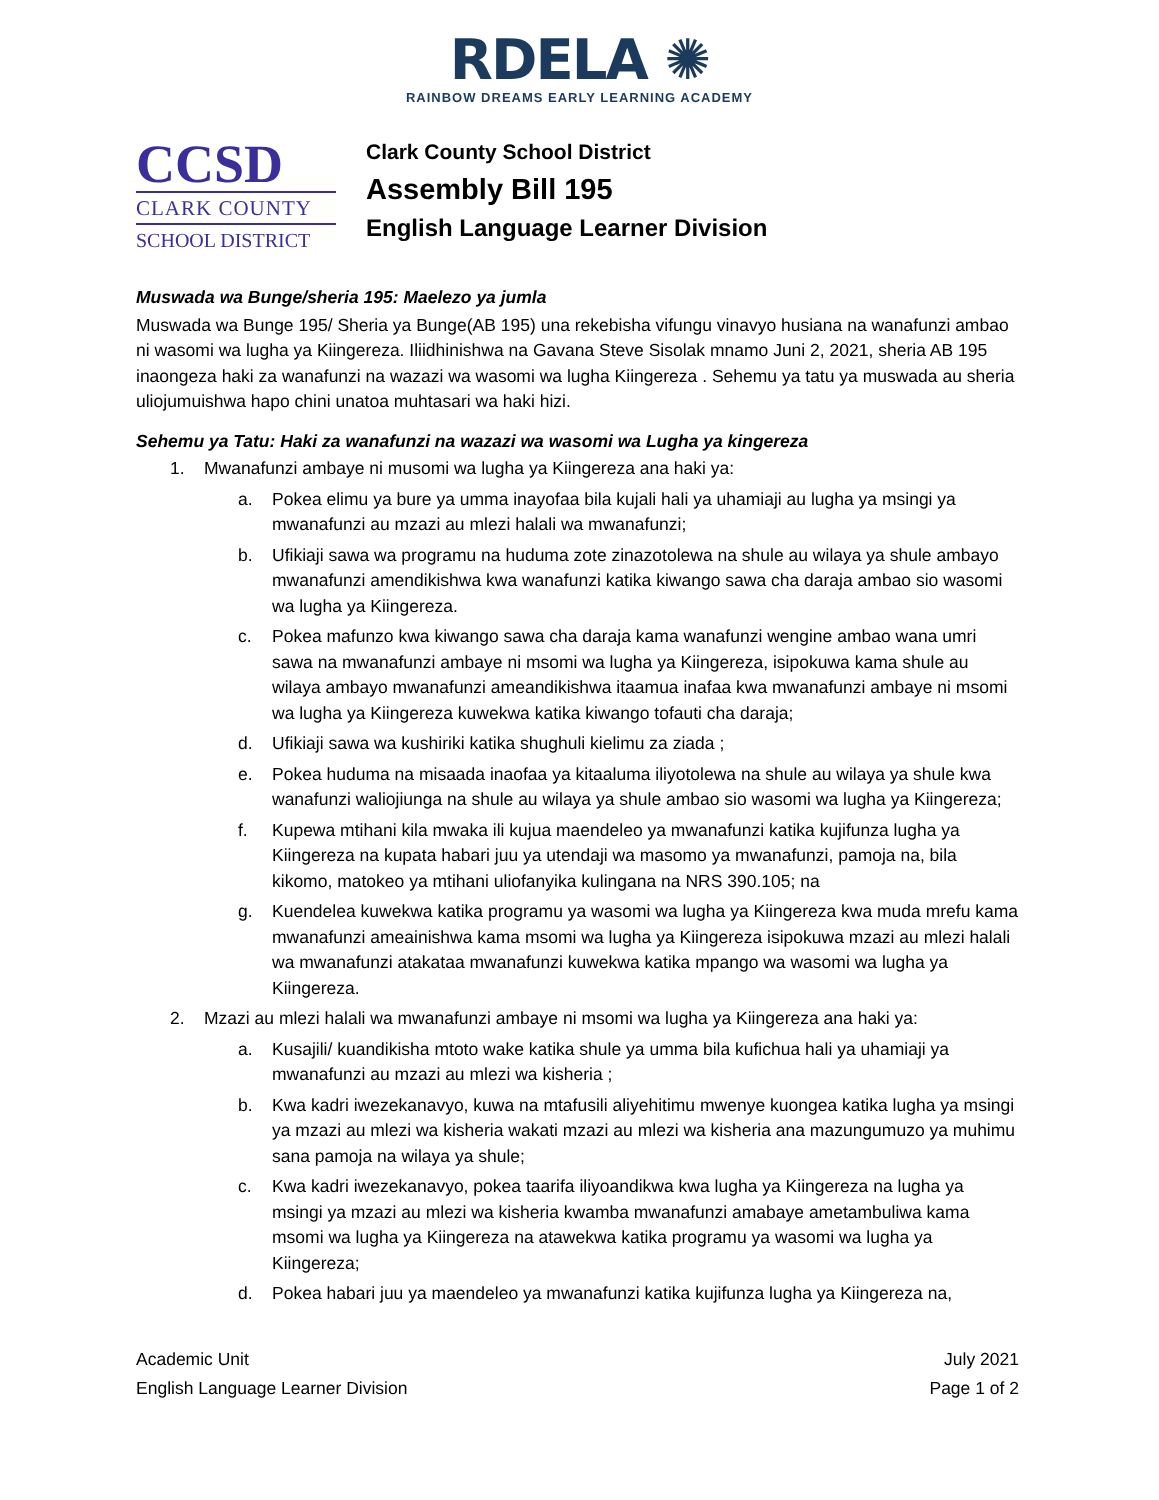RDELA ✺
RAINBOW DREAMS EARLY LEARNING ACADEMY
CCSD
CLARK COUNTY
SCHOOL DISTRICT
Clark County School District
Assembly Bill 195
English Language Learner Division
Muswada wa Bunge/sheria 195: Maelezo ya jumla
Muswada wa Bunge 195/ Sheria ya Bunge(AB 195) una rekebisha vifungu vinavyo husiana na wanafunzi ambao ni wasomi wa lugha ya Kiingereza. Iliidhinishwa na Gavana Steve Sisolak mnamo Juni 2, 2021, sheria AB 195 inaongeza haki za wanafunzi na wazazi wa wasomi wa lugha Kiingereza . Sehemu ya tatu ya muswada au sheria uliojumuishwa hapo chini unatoa muhtasari wa haki hizi.
Sehemu ya Tatu: Haki za wanafunzi na wazazi wa wasomi wa Lugha ya kingereza
1. Mwanafunzi ambaye ni musomi wa lugha ya Kiingereza ana haki ya:
a. Pokea elimu ya bure ya umma inayofaa bila kujali hali ya uhamiaji au lugha ya msingi ya mwanafunzi au mzazi au mlezi halali wa mwanafunzi;
b. Ufikiaji sawa wa programu na huduma zote zinazotolewa na shule au wilaya ya shule ambayo mwanafunzi amendikishwa kwa wanafunzi katika kiwango sawa cha daraja ambao sio wasomi wa lugha ya Kiingereza.
c. Pokea mafunzo kwa kiwango sawa cha daraja kama wanafunzi wengine ambao wana umri sawa na mwanafunzi ambaye ni msomi wa lugha ya Kiingereza, isipokuwa kama shule au wilaya ambayo mwanafunzi ameandikishwa itaamua inafaa kwa mwanafunzi ambaye ni msomi wa lugha ya Kiingereza kuwekwa katika kiwango tofauti cha daraja;
d. Ufikiaji sawa wa kushiriki katika shughuli kielimu za ziada ;
e. Pokea huduma na misaada inaofaa ya kitaaluma iliyotolewa na shule au wilaya ya shule kwa wanafunzi waliojiunga na shule au wilaya ya shule ambao sio wasomi wa lugha ya Kiingereza;
f. Kupewa mtihani kila mwaka ili kujua maendeleo ya mwanafunzi katika kujifunza lugha ya Kiingereza na kupata habari juu ya utendaji wa masomo ya mwanafunzi, pamoja na, bila kikomo, matokeo ya mtihani uliofanyika kulingana na NRS 390.105; na
g. Kuendelea kuwekwa katika programu ya wasomi wa lugha ya Kiingereza kwa muda mrefu kama mwanafunzi ameainishwa kama msomi wa lugha ya Kiingereza isipokuwa mzazi au mlezi halali wa mwanafunzi atakataa mwanafunzi kuwekwa katika mpango wa wasomi wa lugha ya Kiingereza.
2. Mzazi au mlezi halali wa mwanafunzi ambaye ni msomi wa lugha ya Kiingereza ana haki ya:
a. Kusajili/ kuandikisha mtoto wake katika shule ya umma bila kufichua hali ya uhamiaji ya mwanafunzi au mzazi au mlezi wa kisheria ;
b. Kwa kadri iwezekanavyo, kuwa na mtafusili aliyehitimu mwenye kuongea katika lugha ya msingi ya mzazi au mlezi wa kisheria wakati mzazi au mlezi wa kisheria ana mazungumuzo ya muhimu sana pamoja na wilaya ya shule;
c. Kwa kadri iwezekanavyo, pokea taarifa iliyoandikwa kwa lugha ya Kiingereza na lugha ya msingi ya mzazi au mlezi wa kisheria kwamba mwanafunzi amabaye ametambuliwa kama msomi wa lugha ya Kiingereza na atawekwa katika programu ya wasomi wa lugha ya Kiingereza;
d. Pokea habari juu ya maendeleo ya mwanafunzi katika kujifunza lugha ya Kiingereza na,
Academic Unit
English Language Learner Division
July 2021
Page 1 of 2